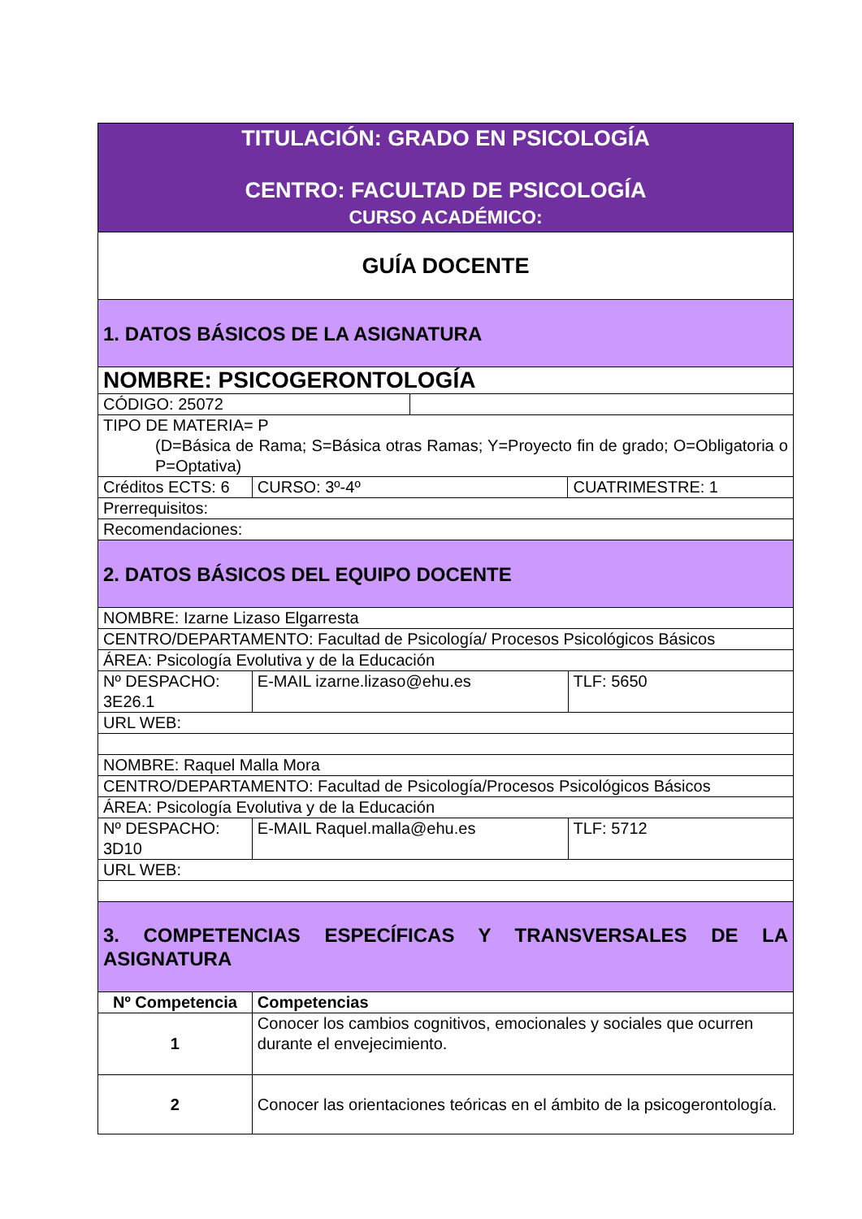| TITULACIÓN: GRADO EN PSICOLOGÍA CENTRO: FACULTAD DE PSICOLOGÍA CURSO ACADÉMICO: | | | | | |
| GUÍA DOCENTE | | | | | |
| 1. DATOS BÁSICOS DE LA ASIGNATURA | | | | | |
| NOMBRE: PSICOGERONTOLOGÍA | | | | | |
| CÓDIGO: 25072 | | | | | |
| TIPO DE MATERIA= P (D=Básica de Rama; S=Básica otras Ramas; Y=Proyecto fin de grado; O=Obligatoria o P=Optativa) | | | | | |
| Créditos ECTS: 6 | | CURSO: 3º-4º | | CUATRIMESTRE: 1 | |
| Prerrequisitos: | | | | | |
| Recomendaciones: | | | | | |
| 2. DATOS BÁSICOS DEL EQUIPO DOCENTE | | | | | |
| NOMBRE: Izarne Lizaso Elgarresta | | | | | |
| CENTRO/DEPARTAMENTO: Facultad de Psicología/ Procesos Psicológicos Básicos | | | | | |
| ÁREA: Psicología Evolutiva y de la Educación | | | | | |
| Nº DESPACHO: 3E26.1 | | E-MAIL izarne.lizaso@ehu.es | | | TLF: 5650 |
| URL WEB: | | | | | |
| NOMBRE: Raquel Malla Mora | | | | | |
| CENTRO/DEPARTAMENTO: Facultad de Psicología/Procesos Psicológicos Básicos | | | | | |
| ÁREA: Psicología Evolutiva y de la Educación | | | | | |
| Nº DESPACHO: 3D10 | | E-MAIL Raquel.malla@ehu.es | | | TLF: 5712 |
| URL WEB: | | | | | |
| 3. COMPETENCIAS ESPECÍFICAS Y TRANSVERSALES DE LA ASIGNATURA | | | | | |
| Nº Competencia | Competencias | | | | |
| 1 | Conocer los cambios cognitivos, emocionales y sociales que ocurren durante el envejecimiento. | | | | |
| 2 | Conocer las orientaciones teóricas en el ámbito de la psicogerontología. | | | | |